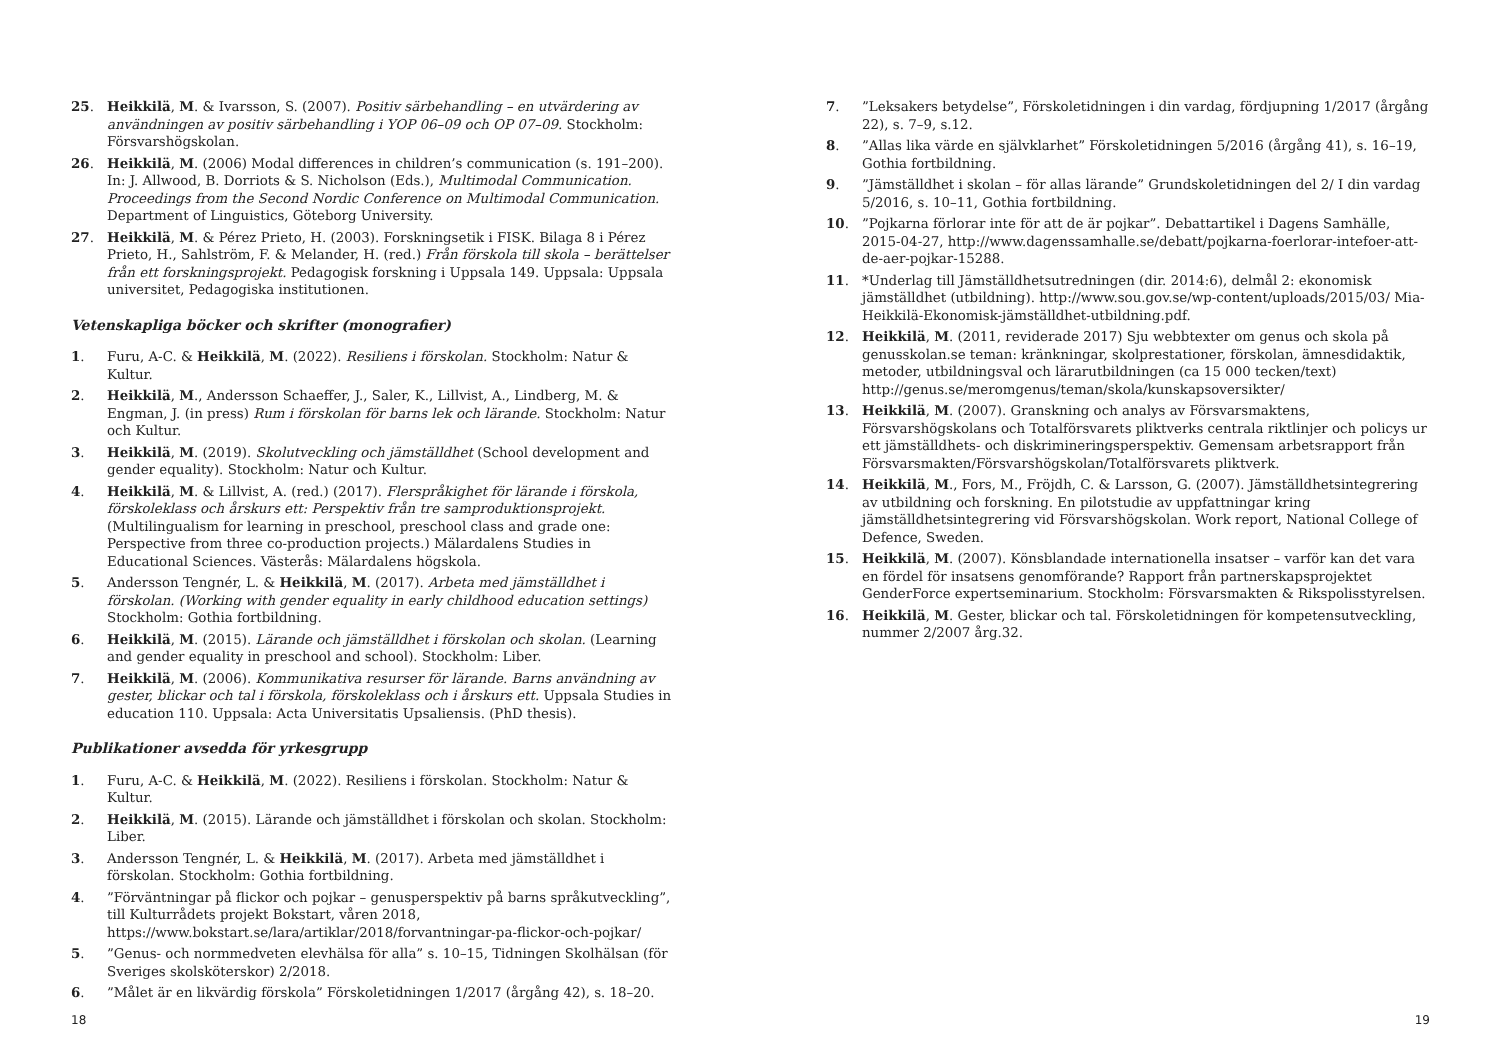25. Heikkilä, M. & Ivarsson, S. (2007). Positiv särbehandling – en utvärdering av användningen av positiv särbehandling i YOP 06–09 och OP 07–09. Stockholm: Försvarshögskolan.
26. Heikkilä, M. (2006) Modal differences in children’s communication (s. 191–200). In: J. Allwood, B. Dorriots & S. Nicholson (Eds.), Multimodal Communication. Proceedings from the Second Nordic Conference on Multimodal Communication. Department of Linguistics, Göteborg University.
27. Heikkilä, M. & Pérez Prieto, H. (2003). Forskningsetik i FISK. Bilaga 8 i Pérez Prieto, H., Sahlström, F. & Melander, H. (red.) Från förskola till skola – berättelser från ett forskningsprojekt. Pedagogisk forskning i Uppsala 149. Uppsala: Uppsala universitet, Pedagogiska institutionen.
Vetenskapliga böcker och skrifter (monografier)
1. Furu, A-C. & Heikkilä, M. (2022). Resiliens i förskolan. Stockholm: Natur & Kultur.
2. Heikkilä, M., Andersson Schaeffer, J., Saler, K., Lillvist, A., Lindberg, M. & Engman, J. (in press) Rum i förskolan för barns lek och lärande. Stockholm: Natur och Kultur.
3. Heikkilä, M. (2019). Skolutveckling och jämställdhet (School development and gender equality). Stockholm: Natur och Kultur.
4. Heikkilä, M. & Lillvist, A. (red.) (2017). Flerspråkighet för lärande i förskola, förskoleklass och årskurs ett: Perspektiv från tre samproduktionsprojekt. (Multilingualism for learning in preschool, preschool class and grade one: Perspective from three co-production projects.) Mälardalens Studies in Educational Sciences. Västerås: Mälardalens högskola.
5. Andersson Tengnér, L. & Heikkilä, M. (2017). Arbeta med jämställdhet i förskolan. (Working with gender equality in early childhood education settings) Stockholm: Gothia fortbildning.
6. Heikkilä, M. (2015). Lärande och jämställdhet i förskolan och skolan. (Learning and gender equality in preschool and school). Stockholm: Liber.
7. Heikkilä, M. (2006). Kommunikativa resurser för lärande. Barns användning av gester, blickar och tal i förskola, förskoleklass och i årskurs ett. Uppsala Studies in education 110. Uppsala: Acta Universitatis Upsaliensis. (PhD thesis).
Publikationer avsedda för yrkesgrupp
1. Furu, A-C. & Heikkilä, M. (2022). Resiliens i förskolan. Stockholm: Natur & Kultur.
2. Heikkilä, M. (2015). Lärande och jämställdhet i förskolan och skolan. Stockholm: Liber.
3. Andersson Tengnér, L. & Heikkilä, M. (2017). Arbeta med jämställdhet i förskolan. Stockholm: Gothia fortbildning.
4.”Förväntningar på flickor och pojkar – genusperspektiv på barns språkutveckling”, till Kulturrådets projekt Bokstart, våren 2018, https://www.bokstart.se/lara/artiklar/2018/forvantningar-pa-flickor-och-pojkar/
5.”Genus- och normmedveten elevhälsa för alla” s. 10–15, Tidningen Skolhälsan (för Sveriges skolsköterskor) 2/2018.
6.”Målet är en likvärdig förskola” Förskoletidningen 1/2017 (årgång 42), s. 18–20.
7.”Leksakers betydelse”, Förskoletidningen i din vardag, fördjupning 1/2017 (årgång 22), s. 7–9, s.12.
8.”Allas lika värde en självklarhet” Förskoletidningen 5/2016 (årgång 41), s. 16–19, Gothia fortbildning.
9.”Jämställdhet i skolan – för allas lärande” Grundskoletidningen del 2/ I din vardag 5/2016, s. 10–11, Gothia fortbildning.
10.”Pojkarna förlorar inte för att de är pojkar”. Debattartikel i Dagens Samhälle, 2015-04-27, http://www.dagenssamhalle.se/debatt/pojkarna-foerlorar-intefoer-att-de-aer-pojkar-15288.
11. *Underlag till Jämställdhetsutredningen (dir. 2014:6), delmål 2: ekonomisk jämställdhet (utbildning). http://www.sou.gov.se/wp-content/uploads/2015/03/ Mia-Heikkilä-Ekonomisk-jämställdhet-utbildning.pdf.
12. Heikkilä, M. (2011, reviderade 2017) Sju webbtexter om genus och skola på genusskolan.se teman: kränkningar, skolprestationer, förskolan, ämnesdidaktik, metoder, utbildningsval och lärarutbildningen (ca 15 000 tecken/text) http://genus.se/meromgenus/teman/skola/kunskapsoversikter/
13. Heikkilä, M. (2007). Granskning och analys av Försvarsmaktens, Försvarshögskolans och Totalförsvarets pliktverks centrala riktlinjer och policys ur ett jämställdhets- och diskrimineringsperspektiv. Gemensam arbetsrapport från Försvarsmakten/Försvarshögskolan/Totalförsvarets pliktverk.
14. Heikkilä, M., Fors, M., Fröjdh, C. & Larsson, G. (2007). Jämställdhetsintegrering av utbildning och forskning. En pilotstudie av uppfattningar kring jämställdhetsintegrering vid Försvarshögskolan. Work report, National College of Defence, Sweden.
15. Heikkilä, M. (2007). Könsblandade internationella insatser – varför kan det vara en fördel för insatsens genomförande? Rapport från partnerskapsprojektet GenderForce expertseminarium. Stockholm: Försvarsmakten & Rikspolisstyrelsen.
16. Heikkilä, M. Gester, blickar och tal. Förskoletidningen för kompetensutveckling, nummer 2/2007 årg.32.
18 19